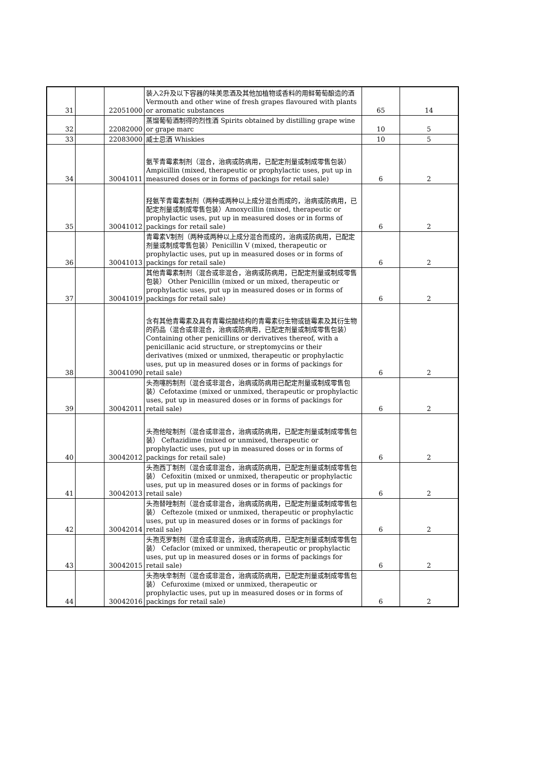| 31 | | 22051000 | 装入2升及以下容器的味美思酒及其他加植物或香料的用鲜葡萄酿造的酒 Vermouth and other wine of fresh grapes flavoured with plants or aromatic substances | 65 | 14 |
| 32 | | 22082000 | 蒸馏葡萄酒制得的烈性酒 Spirits obtained by distilling grape wine or grape marc | 10 | 5 |
| 33 | | 22083000 | 威士忌酒 Whiskies | 10 | 5 |
| 34 | | 30041011 | 氨苄青霉素制剂（混合，治病或防病用，已配定剂量或制成零售包装） Ampicillin (mixed, therapeutic or prophylactic uses, put up in measured doses or in forms of packings for retail sale) | 6 | 2 |
| 35 | | 30041012 | 羟氨苄青霉素制剂（两种或两种以上成分混合而成的，治病或防病用，已配定剂量或制成零售包装）Amoxycillin (mixed, therapeutic or prophylactic uses, put up in measured doses or in forms of packings for retail sale) | 6 | 2 |
| 36 | | 30041013 | 青霉素V制剂（两种或两种以上成分混合而成的，治病或防病用，已配定剂量或制成零售包装）Penicillin V (mixed, therapeutic or prophylactic uses, put up in measured doses or in forms of packings for retail sale) | 6 | 2 |
| 37 | | 30041019 | 其他青霉素制剂（混合或非混合，治病或防病用，已配定剂量或制成零售包装） Other Penicillin (mixed or un mixed, therapeutic or prophylactic uses, put up in measured doses or in forms of packings for retail sale) | 6 | 2 |
| 38 | | 30041090 | 含有其他青霉素及具有青霉烷酸结构的青霉素衍生物或链霉素及其衍生物的药品（混合或非混合，治病或防病用，已配定剂量或制成零售包装） Containing other penicillins or derivatives thereof, with a penicillanic acid structure, or streptomycins or their derivatives (mixed or unmixed, therapeutic or prophylactic uses, put up in measured doses or in forms of packings for retail sale) | 6 | 2 |
| 39 | | 30042011 | 头孢噻肟制剂（混合或非混合，治病或防病用已配定剂量或制成零售包装）Cefotaxime (mixed or unmixed, therapeutic or prophylactic uses, put up in measured doses or in forms of packings for retail sale) | 6 | 2 |
| 40 | | 30042012 | 头孢他啶制剂（混合或非混合，治病或防病用，已配定剂量或制成零售包装） Ceftazidime (mixed or unmixed, therapeutic or prophylactic uses, put up in measured doses or in forms of packings for retail sale) | 6 | 2 |
| 41 | | 30042013 | 头孢西丁制剂（混合或非混合，治病或防病用，已配定剂量或制成零售包装） Cefoxitin (mixed or unmixed, therapeutic or prophylactic uses, put up in measured doses or in forms of packings for retail sale) | 6 | 2 |
| 42 | | 30042014 | 头孢替唑制剂（混合或非混合，治病或防病用，已配定剂量或制成零售包装） Ceftezole (mixed or unmixed, therapeutic or prophylactic uses, put up in measured doses or in forms of packings for retail sale) | 6 | 2 |
| 43 | | 30042015 | 头孢克罗制剂（混合或非混合，治病或防病用，已配定剂量或制成零售包装） Cefaclor (mixed or unmixed, therapeutic or prophylactic uses, put up in measured doses or in forms of packings for retail sale) | 6 | 2 |
| 44 | | 30042016 | 头孢呋辛制剂（混合或非混合，治病或防病用，已配定剂量或制成零售包装） Cefuroxime (mixed or unmixed, therapeutic or prophylactic uses, put up in measured doses or in forms of packings for retail sale) | 6 | 2 |